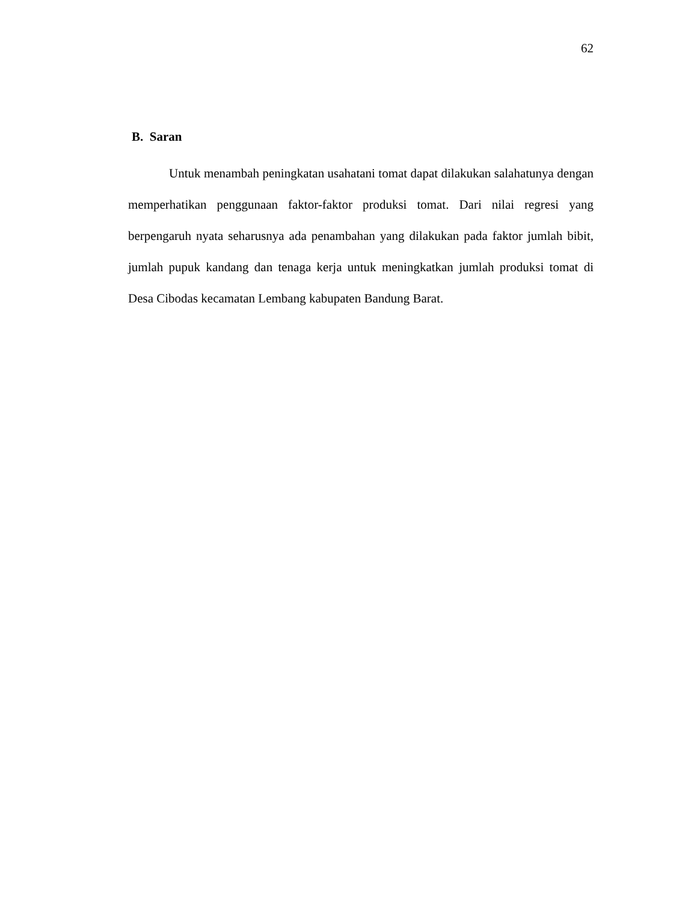62
B. Saran
Untuk menambah peningkatan usahatani tomat dapat dilakukan salahatunya dengan memperhatikan penggunaan faktor-faktor produksi tomat. Dari nilai regresi yang berpengaruh nyata seharusnya ada penambahan yang dilakukan pada faktor jumlah bibit, jumlah pupuk kandang dan tenaga kerja untuk meningkatkan jumlah produksi tomat di Desa Cibodas kecamatan Lembang kabupaten Bandung Barat.